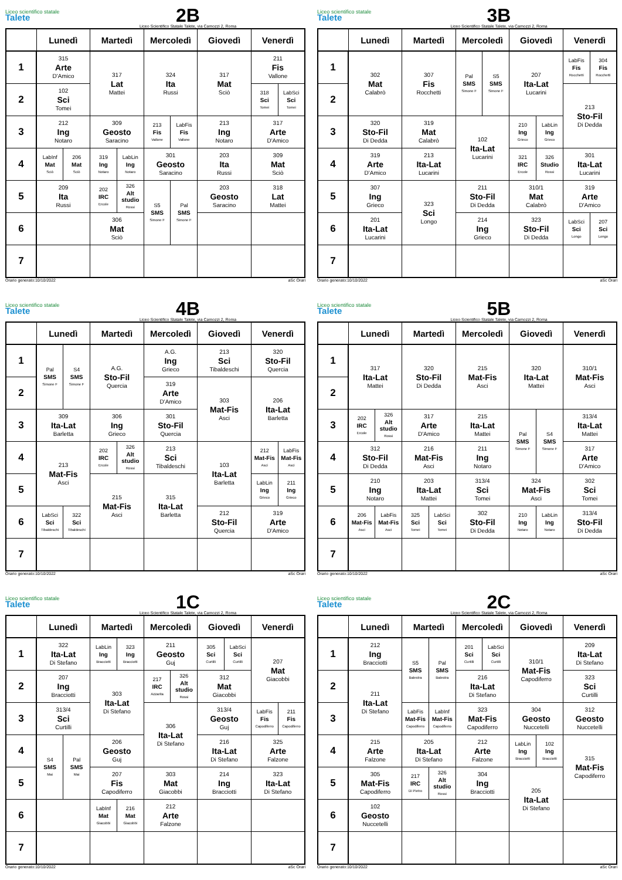Liceo scientifico statale
Talete
2B
Liceo Scientifico Statale Talete, via Camozzi 2, Roma
| | Lunedì | | Martedì | | Mercoledì | | Giovedì | Venerdì | |
| --- | --- | --- | --- | --- | --- | --- | --- | --- | --- |
| 1 | 315 Arte D'Amico | | 317 Lat Mattei | | 324 Ita Russi | | 317 Mat Sciò | 211 Fis Vallone | |
| 2 | 102 Sci Tomei | | | | | | | 318 Sci Tomei | LabSci Sci Tomei |
| 3 | 212 Ing Notaro | | 309 Geosto Saracino | | 213 Fis Vallone | LabFis Fis Vallone | 213 Ing Notaro | 317 Arte D'Amico | |
| 4 | LabInf Mat Sciò | 206 Mat Sciò | 319 Ing Notaro | LabLin Ing Notaro | 301 Geosto Saracino | | 203 Ita Russi | 309 Mat Sciò | |
| 5 | 209 Ita Russi | | 202 IRC Ercole | 326 Alt studio Rossi | S5 SMS Simone F | Pal SMS Simone F | 203 Geosto Saracino | 318 Lat Mattei | |
| 6 | | | 306 Mat Sciò | | | | | | |
| 7 | | | | | | | | | |
Orario generato:10/10/2022 aSc Orari
Liceo scientifico statale
Talete
3B
Liceo Scientifico Statale Talete, via Camozzi 2, Roma
| | Lunedì | Martedì | Mercoledì | | Giovedì | | Venerdì | |
| --- | --- | --- | --- | --- | --- | --- | --- | --- |
| 1 | 302 Mat Calabrò | 307 Fis Rocchetti | Pal SMS Simone F | S5 SMS Simone F | 207 Ita-Lat Lucarini | | LabFis Fis Rocchetti | 304 Fis Rocchetti |
| 2 | | | | | | | 213 Sto-Fil Di Dedda | |
| 3 | 320 Sto-Fil Di Dedda | 319 Mat Calabrò | 102 Ita-Lat Lucarini | | 210 Ing Grieco | LabLin Ing Grieco | | |
| 4 | 319 Arte D'Amico | 213 Ita-Lat Lucarini | | | 321 IRC Ercole | 326 Studio Rossi | 301 Ita-Lat Lucarini | |
| 5 | 307 Ing Grieco | 323 Sci Longo | 211 Sto-Fil Di Dedda | | 310/1 Mat Calabrò | | 319 Arte D'Amico | |
| 6 | 201 Ita-Lat Lucarini | | 214 Ing Grieco | | 323 Sto-Fil Di Dedda | | LabSci Sci Longo | 207 Sci Longo |
| 7 | | | | | | | | |
Orario generato:10/10/2022 aSc Orari
Liceo scientifico statale
Talete
4B
Liceo Scientifico Statale Talete, via Camozzi 2, Roma
| | Lunedì | | Martedì | | Mercoledì | Giovedì | Venerdì | |
| --- | --- | --- | --- | --- | --- | --- | --- | --- |
| 1 | Pal SMS Simone F | S4 SMS Simone F | A.G. Sto-Fil Quercia | | A.G. Ing Grieco | 213 Sci Tibaldeschi | 320 Sto-Fil Quercia | |
| 2 | | | | | 319 Arte D'Amico | 303 Mat-Fis Asci | 206 Ita-Lat Barletta | |
| 3 | 309 Ita-Lat Barletta | | 306 Ing Grieco | | 301 Sto-Fil Quercia | | | |
| 4 | 213 Mat-Fis Asci | | 202 IRC Ercole | 326 Alt studio Rossi | 213 Sci Tibaldeschi | 103 Ita-Lat Barletta | 212 Mat-Fis Asci | LabFis Mat-Fis Asci |
| 5 | | | 215 Mat-Fis Asci | | 315 Ita-Lat Barletta | | LabLin Ing Grieco | 211 Ing Grieco |
| 6 | LabSci Sci Tibaldeschi | 322 Sci Tibaldeschi | | | | 212 Sto-Fil Quercia | 319 Arte D'Amico | |
| 7 | | | | | | | | |
Orario generato:10/10/2022 aSc Orari
Liceo scientifico statale
Talete
5B
Liceo Scientifico Statale Talete, via Camozzi 2, Roma
| | Lunedì | | Martedì | | Mercoledì | Giovedì | | Venerdì |
| --- | --- | --- | --- | --- | --- | --- | --- | --- |
| 1 | 317 Ita-Lat Mattei | | 320 Sto-Fil Di Dedda | | 215 Mat-Fis Asci | 320 Ita-Lat Mattei | | 310/1 Mat-Fis Asci |
| 2 | | | | | | | | |
| 3 | 202 IRC Ercole | 326 Alt studio Rossi | 317 Arte D'Amico | | 215 Ita-Lat Mattei | Pal SMS Simone F | S4 SMS Simone F | 313/4 Ita-Lat Mattei |
| 4 | 312 Sto-Fil Di Dedda | | 216 Mat-Fis Asci | | 211 Ing Notaro | | | 317 Arte D'Amico |
| 5 | 210 Ing Notaro | | 203 Ita-Lat Mattei | | 313/4 Sci Tomei | 324 Mat-Fis Asci | | 302 Sci Tomei |
| 6 | 206 Mat-Fis Asci | LabFis Mat-Fis Asci | 325 Sci Tomei | LabSci Sci Tomei | 302 Sto-Fil Di Dedda | 210 Ing Notaro | LabLin Ing Notaro | 313/4 Sto-Fil Di Dedda |
| 7 | | | | | | | | |
Orario generato:10/10/2022 aSc Orari
Liceo scientifico statale
Talete
1C
Liceo Scientifico Statale Talete, via Camozzi 2, Roma
| | Lunedì | | Martedì | | Mercoledì | | Giovedì | | Venerdì | |
| --- | --- | --- | --- | --- | --- | --- | --- | --- | --- | --- |
| 1 | 322 Ita-Lat Di Stefano | | LabLin Ing Bracciotti | 323 Ing Bracciotti | 211 Geosto Guj | | 305 Sci Curtilli | LabSci Sci Curtilli | 207 Mat Giacobbi | |
| 2 | 207 Ing Bracciotti | | 303 Ita-Lat Di Stefano | | 217 IRC Azzarita | 326 Alt studio Rossi | 312 Mat Giacobbi | | | |
| 3 | 313/4 Sci Curtilli | | | | 306 Ita-Lat Di Stefano | | 313/4 Geosto Guj | | LabFis Fis Capodiferro | 211 Fis Capodiferro |
| 4 | S4 SMS Mai | Pal SMS Mai | 206 Geosto Guj | | | | 216 Ita-Lat Di Stefano | | 325 Arte Falzone | |
| 5 | | | 207 Fis Capodiferro | | 303 Mat Giacobbi | | 214 Ing Bracciotti | | 323 Ita-Lat Di Stefano | |
| 6 | | | LabInf Mat Giacobbi | 216 Mat Giacobbi | 212 Arte Falzone | | | | | |
| 7 | | | | | | | | | | |
Orario generato:10/10/2022 aSc Orari
Liceo scientifico statale
Talete
2C
Liceo Scientifico Statale Talete, via Camozzi 2, Roma
| | Lunedì | Martedì | | Mercoledì | | Giovedì | | Venerdì |
| --- | --- | --- | --- | --- | --- | --- | --- | --- |
| 1 | 212 Ing Bracciotti | S5 SMS Balestra | Pal SMS Balestra | 201 Sci Curtilli | LabSci Sci Curtilli | 310/1 Mat-Fis Capodiferro | | 209 Ita-Lat Di Stefano |
| 2 | 211 Ita-Lat Di Stefano | | | 216 Ita-Lat Di Stefano | | | | 323 Sci Curtilli |
| 3 | | LabFis Mat-Fis Capodiferro | LabInf Mat-Fis Capodiferro | 323 Mat-Fis Capodiferro | | 304 Geosto Nuccetelli | | 312 Geosto Nuccetelli |
| 4 | 215 Arte Falzone | 205 Ita-Lat Di Stefano | | 212 Arte Falzone | | LabLin Ing Bracciotti | 102 Ing Bracciotti | 315 Mat-Fis Capodiferro |
| 5 | 305 Mat-Fis Capodiferro | 217 IRC Di Pietro | 326 Alt studio Rossi | 304 Ing Bracciotti | | 205 Ita-Lat Di Stefano | | |
| 6 | 102 Geosto Nuccetelli | | | | | | | |
| 7 | | | | | | | | |
Orario generato:10/10/2022 aSc Orari